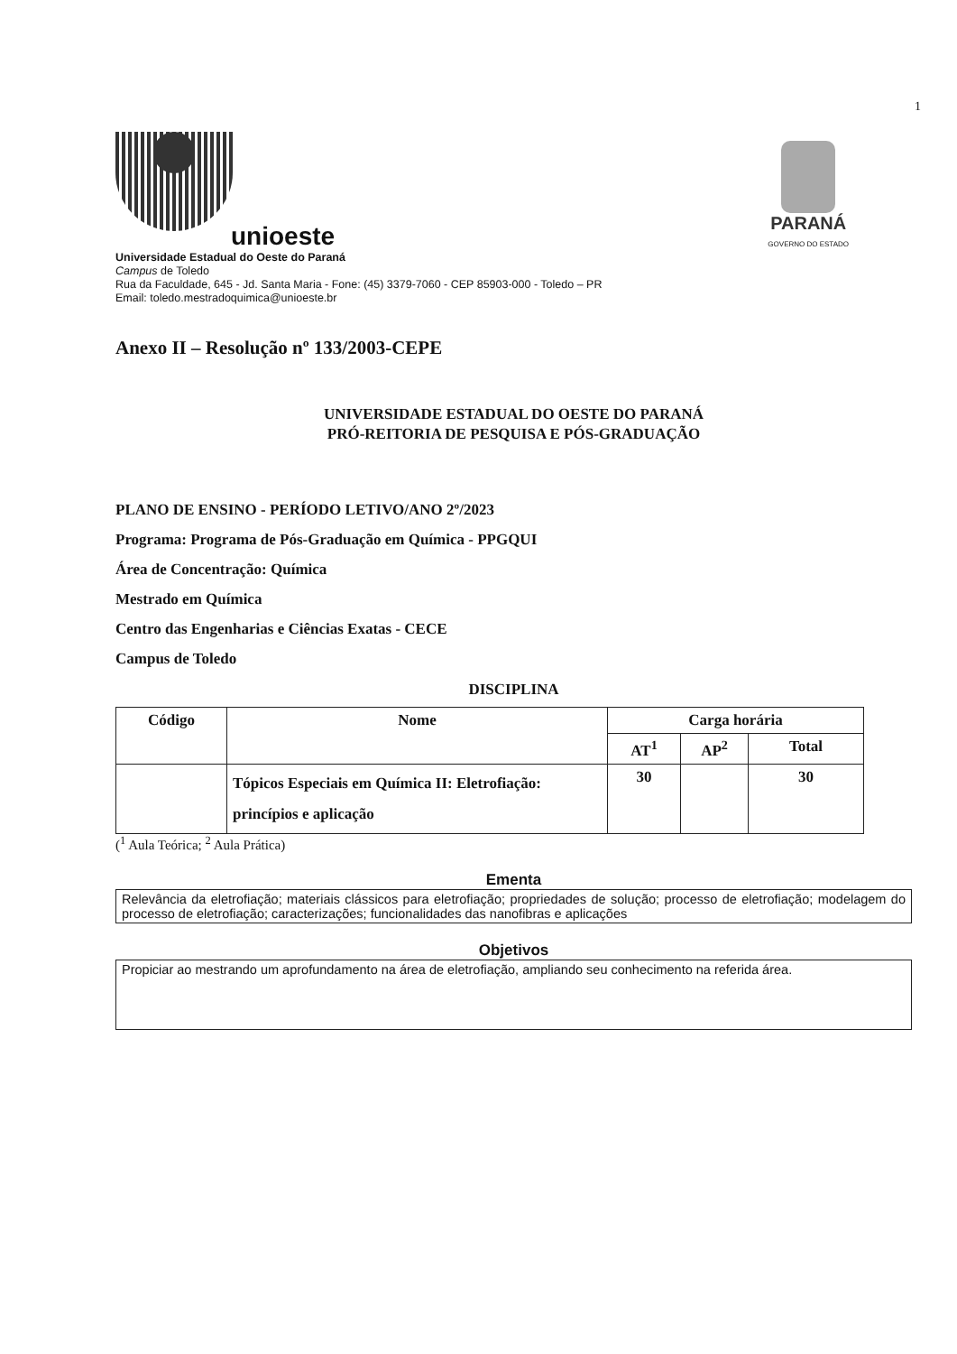1
unioeste
PARANÁ
GOVERNO DO ESTADO
Universidade Estadual do Oeste do Paraná
Campus de Toledo
Rua da Faculdade, 645 - Jd. Santa Maria - Fone: (45) 3379-7060 - CEP 85903-000 - Toledo – PR
Email: toledo.mestradoquimica@unioeste.br
Anexo II – Resolução nº 133/2003-CEPE
UNIVERSIDADE ESTADUAL DO OESTE DO PARANÁ
PRÓ-REITORIA DE PESQUISA E PÓS-GRADUAÇÃO
PLANO DE ENSINO - PERÍODO LETIVO/ANO 2º/2023
Programa: Programa de Pós-Graduação em Química - PPGQUI
Área de Concentração: Química
Mestrado em Química
Centro das Engenharias e Ciências Exatas - CECE
Campus de Toledo
DISCIPLINA
| Código | Nome | Carga horária | | |
| --- | --- | --- | --- | --- |
| | | AT<sup>1</sup> | AP<sup>2</sup> | Total |
| | Tópicos Especiais em Química II: Eletrofiação: princípios e aplicação | 30 | | 30 |
(<sup>1</sup> Aula Teórica; <sup>2</sup> Aula Prática)
Ementa
Relevância da eletrofiação; materiais clássicos para eletrofiação; propriedades de solução; processo de eletrofiação; modelagem do processo de eletrofiação; caracterizações; funcionalidades das nanofibras e aplicações
Objetivos
Propiciar ao mestrando um aprofundamento na área de eletrofiação, ampliando seu conhecimento na referida área.